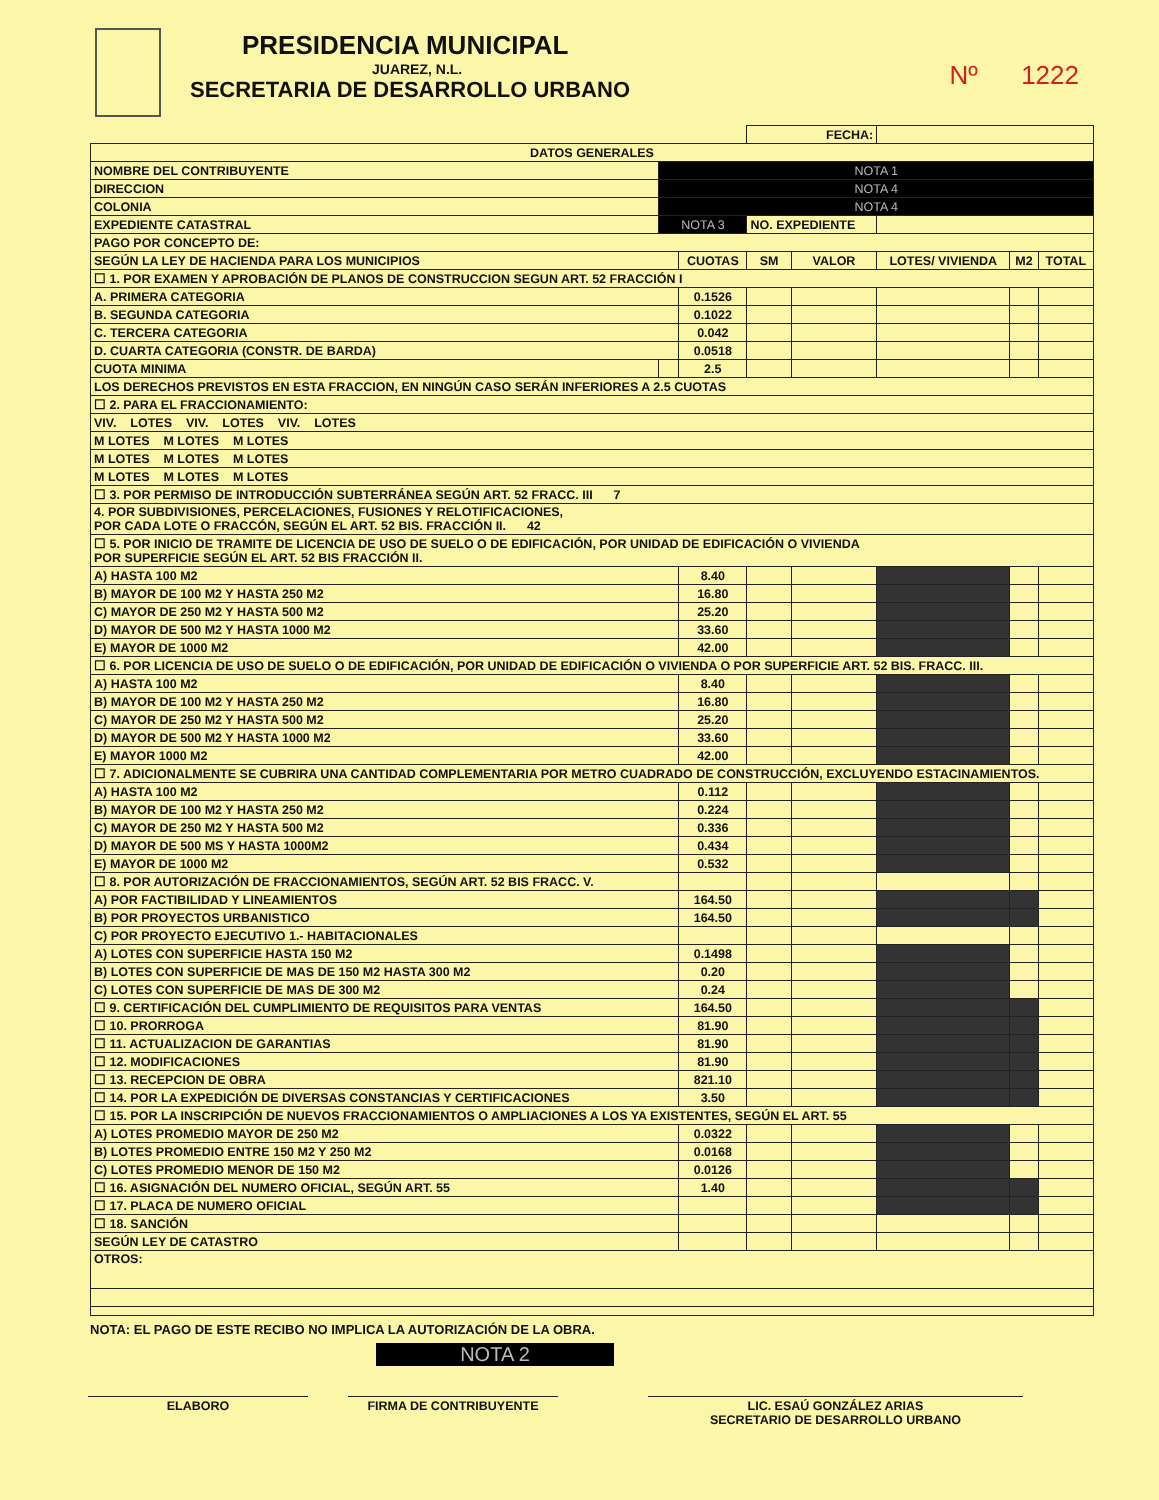PRESIDENCIA MUNICIPAL
JUAREZ, N.L.
SECRETARIA DE DESARROLLO URBANO
Nº 1222
| | | | | FECHA: | | | | |
| DATOS GENERALES | | | | | | | | |
| NOMBRE DEL CONTRIBUYENTE | | NOTA 1 | | | | | | |
| DIRECCION | NOTA 4 | | | | | | | |
| COLONIA | NOTA 4 | | | | | | | |
| EXPEDIENTE CATASTRAL | NOTA 3 | | | NO. EXPEDIENTE | | | | |
| PAGO POR CONCEPTO DE: | | | | | | | | |
| SEGÚN LA LEY DE HACIENDA PARA LOS MUNICIPIOS | | | CUOTAS | SM | VALOR | LOTES/ VIVIENDA | M2 | TOTAL |
| ☐ 1. POR EXAMEN Y APROBACIÓN DE PLANOS DE CONSTRUCCION SEGUN ART. 52 FRACCIÓN I | | | | | | | | |
| A. PRIMERA CATEGORIA | | | 0.1526 | | | | | |
| B. SEGUNDA CATEGORIA | | | 0.1022 | | | | | |
| C. TERCERA CATEGORIA | | | 0.042 | | | | | |
| D. CUARTA CATEGORIA (CONSTR. DE BARDA) | | | 0.0518 | | | | | |
| CUOTA MINIMA | | | 2.5 | | | | | |
| LOS DERECHOS PREVISTOS EN ESTA FRACCION, EN NINGÚN CASO SERÁN INFERIORES A 2.5 CUOTAS | | | | | | | | |
| ☐ 2. PARA EL FRACCIONAMIENTO: | | | | | | | | |
| VIV. LOTES VIV. LOTES VIV. LOTES | | | | | | | | |
| M LOTES M LOTES M LOTES | | | | | | | | |
| M LOTES M LOTES M LOTES | | | | | | | | |
| M LOTES M LOTES M LOTES | | | | | | | | |
| ☐ 3. POR PERMISO DE INTRODUCCIÓN SUBTERRÁNEA SEGÚN ART. 52 FRACC. III 7 | | | | | | | | |
| 4. POR SUBDIVISIONES, PERCELACIONES, FUSIONES Y RELOTIFICACIONES, POR CADA LOTE O FRACCÓN, SEGÚN EL ART. 52 BIS. FRACCIÓN II. 42 | | | | | | | | |
| ☐ 5. POR INICIO DE TRAMITE DE LICENCIA DE USO DE SUELO O DE EDIFICACIÓN, POR UNIDAD DE EDIFICACIÓN O VIVIENDA POR SUPERFICIE SEGÚN EL ART. 52 BIS FRACCIÓN II. | | | | | | | | |
| A) HASTA 100 M2 | | | 8.40 | | | | | |
| B) MAYOR DE 100 M2 Y HASTA 250 M2 | | | 16.80 | | | | | |
| C) MAYOR DE 250 M2 Y HASTA 500 M2 | | | 25.20 | | | | | |
| D) MAYOR DE 500 M2 Y HASTA 1000 M2 | | | 33.60 | | | | | |
| E) MAYOR DE 1000 M2 | | | 42.00 | | | | | |
| ☐ 6. POR LICENCIA DE USO DE SUELO O DE EDIFICACIÓN, POR UNIDAD DE EDIFICACIÓN O VIVIENDA O POR SUPERFICIE ART. 52 BIS. FRACC. III. | | | | | | | | |
| A) HASTA 100 M2 | | | 8.40 | | | | | |
| B) MAYOR DE 100 M2 Y HASTA 250 M2 | | | 16.80 | | | | | |
| C) MAYOR DE 250 M2 Y HASTA 500 M2 | | | 25.20 | | | | | |
| D) MAYOR DE 500 M2 Y HASTA 1000 M2 | | | 33.60 | | | | | |
| E) MAYOR 1000 M2 | | | 42.00 | | | | | |
| ☐ 7. ADICIONALMENTE SE CUBRIRA UNA CANTIDAD COMPLEMENTARIA POR METRO CUADRADO DE CONSTRUCCIÓN, EXCLUYENDO ESTACINAMIENTOS. | | | | | | | | |
| A) HASTA 100 M2 | | | 0.112 | | | | | |
| B) MAYOR DE 100 M2 Y HASTA 250 M2 | | | 0.224 | | | | | |
| C) MAYOR DE 250 M2 Y HASTA 500 M2 | | | 0.336 | | | | | |
| D) MAYOR DE 500 MS Y HASTA 1000M2 | | | 0.434 | | | | | |
| E) MAYOR DE 1000 M2 | | | 0.532 | | | | | |
| ☐ 8. POR AUTORIZACIÓN DE FRACCIONAMIENTOS, SEGÚN ART. 52 BIS FRACC. V. | | | | | | | | |
| A) POR FACTIBILIDAD Y LINEAMIENTOS | | | 164.50 | | | | | |
| B) POR PROYECTOS URBANISTICO | | | 164.50 | | | | | |
| C) POR PROYECTO EJECUTIVO 1.- HABITACIONALES | | | | | | | | |
| A) LOTES CON SUPERFICIE HASTA 150 M2 | | | 0.1498 | | | | | |
| B) LOTES CON SUPERFICIE DE MAS DE 150 M2 HASTA 300 M2 | | | 0.20 | | | | | |
| C) LOTES CON SUPERFICIE DE MAS DE 300 M2 | | | 0.24 | | | | | |
| ☐ 9. CERTIFICACIÓN DEL CUMPLIMIENTO DE REQUISITOS PARA VENTAS | | | 164.50 | | | | | |
| ☐ 10. PRORROGA | | | 81.90 | | | | | |
| ☐ 11. ACTUALIZACION DE GARANTIAS | | | 81.90 | | | | | |
| ☐ 12. MODIFICACIONES | | | 81.90 | | | | | |
| ☐ 13. RECEPCION DE OBRA | | | 821.10 | | | | | |
| ☐ 14. POR LA EXPEDICIÓN DE DIVERSAS CONSTANCIAS Y CERTIFICACIONES | | | 3.50 | | | | | |
| ☐ 15. POR LA INSCRIPCIÓN DE NUEVOS FRACCIONAMIENTOS O AMPLIACIONES A LOS YA EXISTENTES, SEGÚN EL ART. 55 | | | | | | | | |
| A) LOTES PROMEDIO MAYOR DE 250 M2 | | | 0.0322 | | | | | |
| B) LOTES PROMEDIO ENTRE 150 M2 Y 250 M2 | | | 0.0168 | | | | | |
| C) LOTES PROMEDIO MENOR DE 150 M2 | | | 0.0126 | | | | | |
| ☐ 16. ASIGNACIÓN DEL NUMERO OFICIAL, SEGÚN ART. 55 | | | 1.40 | | | | | |
| ☐ 17. PLACA DE NUMERO OFICIAL | | | | | | | | |
| ☐ 18. SANCIÓN | | | | | | | | |
| SEGÚN LEY DE CATASTRO | | | | | | | | |
| OTROS: | | | | | | | | |
NOTA: EL PAGO DE ESTE RECIBO NO IMPLICA LA AUTORIZACIÓN DE LA OBRA.
NOTA 2
ELABORO FIRMA DE CONTRIBUYENTE LIC. ESAÚ GONZÁLEZ ARIAS
SECRETARIO DE DESARROLLO URBANO